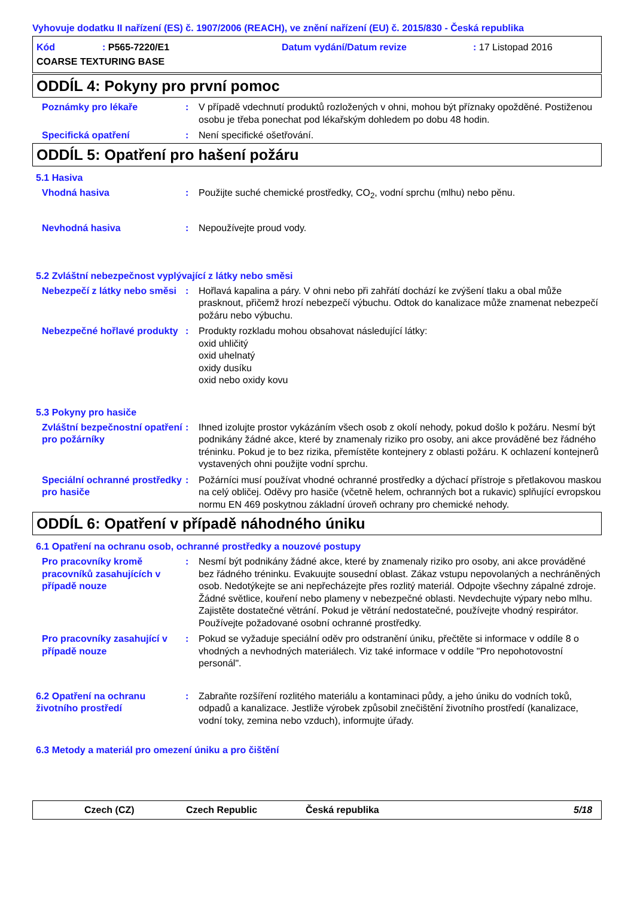Vyhovuje dodatku II nařízení (ES) č. 1907/2006 (REACH), ve znění nařízení (EU) č. 2015/830 - Česká republika
Kód: P565-7220/E1 Datum vydání/Datum revize: 17 Listopad 2016 COARSE TEXTURING BASE
ODDÍL 4: Pokyny pro první pomoc
Poznámky pro lékaře: V případě vdechnutí produktů rozložených v ohni, mohou být příznaky opožděné. Postiženou osobu je třeba ponechat pod lékařským dohledem po dobu 48 hodin.
Specifická opatření: Není specifické ošetřování.
ODDÍL 5: Opatření pro hašení požáru
5.1 Hasiva
Vhodná hasiva: Použijte suché chemické prostředky, CO<sub>2</sub>, vodní sprchu (mlhu) nebo pěnu.
Nevhodná hasiva: Nepoužívejte proud vody.
5.2 Zvláštní nebezpečnost vyplývající z látky nebo směsi
Nebezpečí z látky nebo směsi: Hořlavá kapalina a páry. V ohni nebo při zahřátí dochází ke zvýšení tlaku a obal může prasknout, přičemž hrozí nebezpečí výbuchu. Odtok do kanalizace může znamenat nebezpečí požáru nebo výbuchu.
Nebezpečné hořlavé produkty: Produkty rozkladu mohou obsahovat následující látky:
oxid uhličitý
oxid uhelnatý
oxidy dusíku
oxid nebo oxidy kovu
5.3 Pokyny pro hasiče
Zvláštní bezpečnostní opatření pro požárníky: Ihned izolujte prostor vykázáním všech osob z okolí nehody, pokud došlo k požáru. Nesmí být podnikány žádné akce, které by znamenaly riziko pro osoby, ani akce prováděné bez řádného tréninku. Pokud je to bez rizika, přemístěte kontejnery z oblasti požáru. K ochlazení kontejnerů vystavených ohni použijte vodní sprchu.
Speciální ochranné prostředky pro hasiče: Požárníci musí používat vhodné ochranné prostředky a dýchací přístroje s přetlakovou maskou na celý obličej. Oděvy pro hasiče (včetně helem, ochranných bot a rukavic) splňující evropskou normu EN 469 poskytnou základní úroveň ochrany pro chemické nehody.
ODDÍL 6: Opatření v případě náhodného úniku
6.1 Opatření na ochranu osob, ochranné prostředky a nouzové postupy
Pro pracovníky kromě pracovníků zasahujících v případě nouze: Nesmí být podnikány žádné akce, které by znamenaly riziko pro osoby, ani akce prováděné bez řádného tréninku. Evakuujte sousední oblast. Zákaz vstupu nepovolaných a nechráněných osob. Nedotýkejte se ani nepřecházejte přes rozlitý materiál. Odpojte všechny zápalné zdroje. Žádné světlice, kouření nebo plameny v nebezpečné oblasti. Nevdechujte výpary nebo mlhu. Zajistěte dostatečné větrání. Pokud je větrání nedostatečné, používejte vhodný respirátor. Používejte požadované osobní ochranné prostředky.
Pro pracovníky zasahující v případě nouze: Pokud se vyžaduje speciální oděv pro odstranění úniku, přečtěte si informace v oddíle 8 o vhodných a nevhodných materiálech. Viz také informace v oddíle "Pro nepohotovostní personál".
6.2 Opatření na ochranu životního prostředí: Zabraňte rozšíření rozlitého materiálu a kontaminaci půdy, a jeho úniku do vodních toků, odpadů a kanalizace. Jestliže výrobek způsobil znečištění životního prostředí (kanalizace, vodní toky, zemina nebo vzduch), informujte úřady.
6.3 Metody a materiál pro omezení úniku a pro čištění
Czech (CZ) Czech Republic Česká republika 5/18